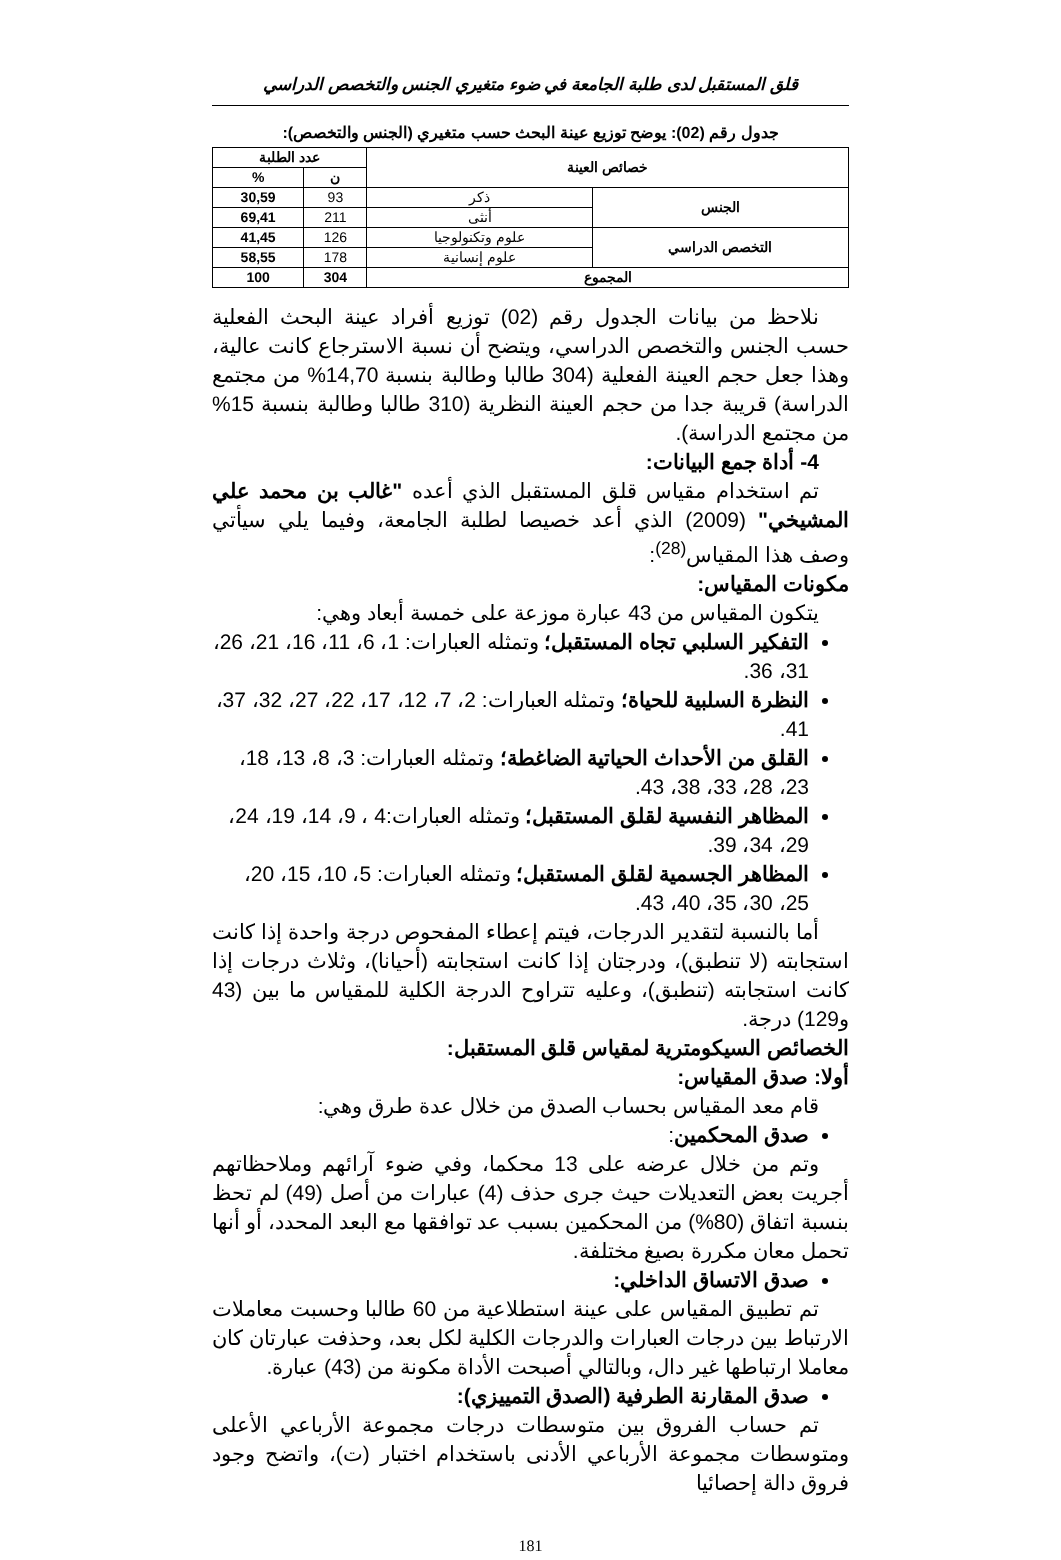قلق المستقبل لدى طلبة الجامعة في ضوء متغيري الجنس والتخصص الدراسي
جدول رقم (02): يوضح توزيع عينة البحث حسب متغيري (الجنس والتخصص):
| خصائص العينة | | عدد الطلبة | |
| --- | --- | --- | --- |
| | | ن | % |
| الجنس | ذكر | 93 | 30,59 |
| | أنثى | 211 | 69,41 |
| التخصص الدراسي | علوم وتكنولوجيا | 126 | 41,45 |
| | علوم إنسانية | 178 | 58,55 |
| المجموع | | 304 | 100 |
نلاحظ من بيانات الجدول رقم (02) توزيع أفراد عينة البحث الفعلية حسب الجنس والتخصص الدراسي، ويتضح أن نسبة الاسترجاع كانت عالية، وهذا جعل حجم العينة الفعلية (304 طالبا وطالبة بنسبة 14,70% من مجتمع الدراسة) قريبة جدا من حجم العينة النظرية (310 طالبا وطالبة بنسبة 15% من مجتمع الدراسة).
4- أداة جمع البيانات:
تم استخدام مقياس قلق المستقبل الذي أعده "غالب بن محمد علي المشيخي" (2009) الذي أعد خصيصا لطلبة الجامعة، وفيما يلي سيأتي وصف هذا المقياس<sup>(28)</sup>:
مكونات المقياس:
يتكون المقياس من 43 عبارة موزعة على خمسة أبعاد وهي:
التفكير السلبي تجاه المستقبل؛ وتمثله العبارات: 1، 6، 11، 16، 21، 26، 31، 36.
النظرة السلبية للحياة؛ وتمثله العبارات: 2، 7، 12، 17، 22، 27، 32، 37، 41.
القلق من الأحداث الحياتية الضاغطة؛ وتمثله العبارات: 3، 8، 13، 18، 23، 28، 33، 38، 43.
المظاهر النفسية لقلق المستقبل؛ وتمثله العبارات:4 ، 9، 14، 19، 24، 29، 34، 39.
المظاهر الجسمية لقلق المستقبل؛ وتمثله العبارات: 5، 10، 15، 20، 25، 30، 35، 40، 43.
أما بالنسبة لتقدير الدرجات، فيتم إعطاء المفحوص درجة واحدة إذا كانت استجابته (لا تنطبق)، ودرجتان إذا كانت استجابته (أحيانا)، وثلاث درجات إذا كانت استجابته (تنطبق)، وعليه تتراوح الدرجة الكلية للمقياس ما بين (43 و129) درجة.
الخصائص السيكومترية لمقياس قلق المستقبل:
أولا: صدق المقياس:
قام معد المقياس بحساب الصدق من خلال عدة طرق وهي:
صدق المحكمين:
وتم من خلال عرضه على 13 محكما، وفي ضوء آرائهم وملاحظاتهم أجريت بعض التعديلات حيث جرى حذف (4) عبارات من أصل (49) لم تحظ بنسبة اتفاق (80%) من المحكمين بسبب عد توافقها مع البعد المحدد، أو أنها تحمل معان مكررة بصيغ مختلفة.
صدق الاتساق الداخلي:
تم تطبيق المقياس على عينة استطلاعية من 60 طالبا وحسبت معاملات الارتباط بين درجات العبارات والدرجات الكلية لكل بعد، وحذفت عبارتان كان معاملا ارتباطها غير دال، وبالتالي أصبحت الأداة مكونة من (43) عبارة.
صدق المقارنة الطرفية (الصدق التمييزي):
تم حساب الفروق بين متوسطات درجات مجموعة الأرباعي الأعلى ومتوسطات مجموعة الأرباعي الأدنى باستخدام اختبار (ت)، واتضح وجود فروق دالة إحصائيا
181